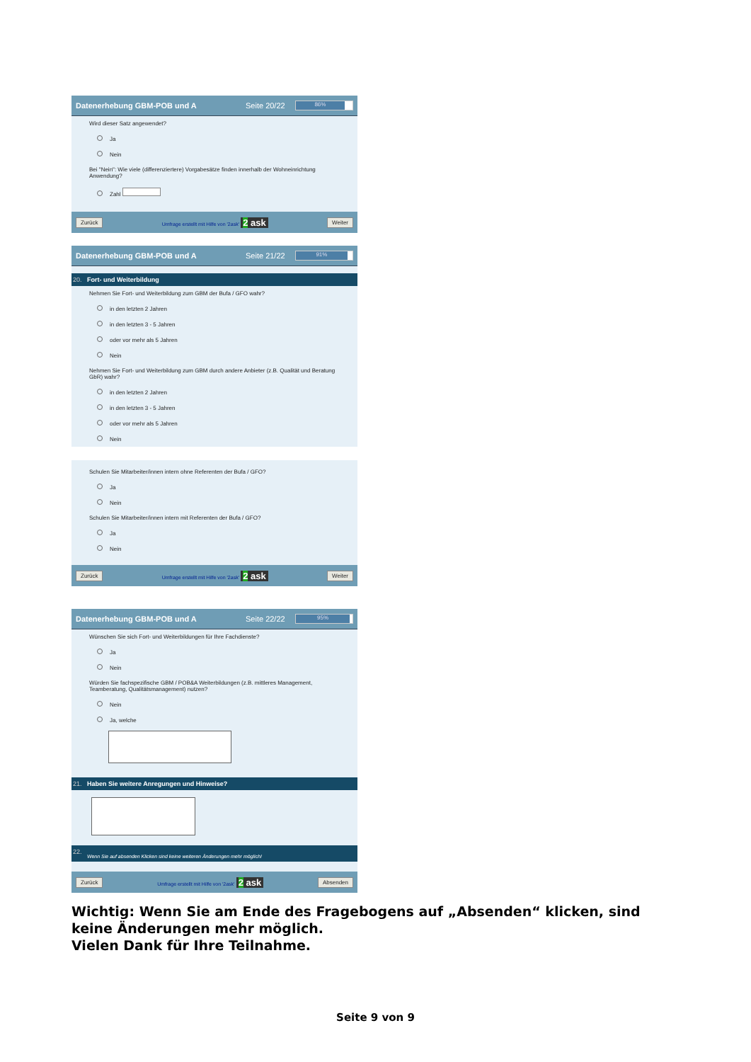Datenerhebung GBM-POB und A Seite 20/22
86%
Wird dieser Satz angewendet?
Ja
Nein
Bei "Nein": Wie viele (differenziertere) Vorgabesätze finden innerhalb der Wohneinrichtung Anwendung?
Zahl
Zurück Umfrage erstellt mit Hilfe von '2ask' 2 ask Weiter
Datenerhebung GBM-POB und A Seite 21/22
91%
20. Fort- und Weiterbildung
Nehmen Sie Fort- und Weiterbildung zum GBM der Bufa / GFO wahr?
in den letzten 2 Jahren
in den letzten 3 - 5 Jahren
oder vor mehr als 5 Jahren
Nein
Nehmen Sie Fort- und Weiterbildung zum GBM durch andere Anbieter (z.B. Qualität und Beratung GbR) wahr?
in den letzten 2 Jahren
in den letzten 3 - 5 Jahren
oder vor mehr als 5 Jahren
Nein
Schulen Sie Mitarbeiter/innen intern ohne Referenten der Bufa / GFO?
Ja
Nein
Schulen Sie Mitarbeiter/innen intern mit Referenten der Bufa / GFO?
Ja
Nein
Zurück Umfrage erstellt mit Hilfe von '2ask' 2 ask Weiter
Datenerhebung GBM-POB und A Seite 22/22
95%
Wünschen Sie sich Fort- und Weiterbildungen für Ihre Fachdienste?
Ja
Nein
Würden Sie fachspezifische GBM / POB&A Weiterbildungen (z.B. mittleres Management, Teamberatung, Qualitätsmanagement) nutzen?
Nein
Ja, welche
21. Haben Sie weitere Anregungen und Hinweise?
22. Wenn Sie auf absenden Klicken sind keine weiteren Änderungen mehr möglich!
Zurück Umfrage erstellt mit Hilfe von '2ask' 2 ask Absenden
Wichtig: Wenn Sie am Ende des Fragebogens auf „Absenden“ klicken, sind keine Änderungen mehr möglich.
Vielen Dank für Ihre Teilnahme.
Seite 9 von 9